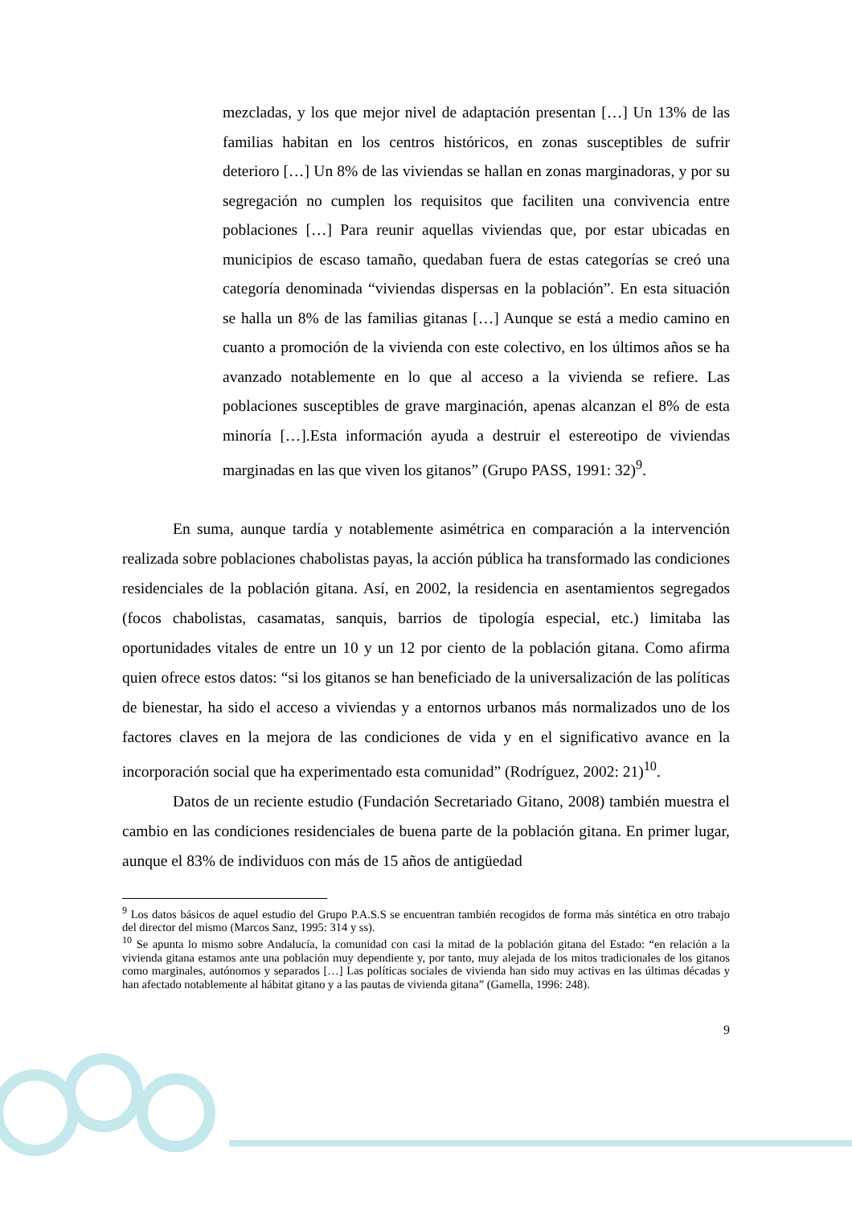mezcladas, y los que mejor nivel de adaptación presentan […] Un 13% de las familias habitan en los centros históricos, en zonas susceptibles de sufrir deterioro […] Un 8% de las viviendas se hallan en zonas marginadoras, y por su segregación no cumplen los requisitos que faciliten una convivencia entre poblaciones […] Para reunir aquellas viviendas que, por estar ubicadas en municipios de escaso tamaño, quedaban fuera de estas categorías se creó una categoría denominada “viviendas dispersas en la población”. En esta situación se halla un 8% de las familias gitanas […] Aunque se está a medio camino en cuanto a promoción de la vivienda con este colectivo, en los últimos años se ha avanzado notablemente en lo que al acceso a la vivienda se refiere. Las poblaciones susceptibles de grave marginación, apenas alcanzan el 8% de esta minoría […].Esta información ayuda a destruir el estereotipo de viviendas marginadas en las que viven los gitanos” (Grupo PASS, 1991: 32)<sup>9</sup>.
En suma, aunque tardía y notablemente asimétrica en comparación a la intervención realizada sobre poblaciones chabolistas payas, la acción pública ha transformado las condiciones residenciales de la población gitana. Así, en 2002, la residencia en asentamientos segregados (focos chabolistas, casamatas, sanquis, barrios de tipología especial, etc.) limitaba las oportunidades vitales de entre un 10 y un 12 por ciento de la población gitana. Como afirma quien ofrece estos datos: “si los gitanos se han beneficiado de la universalización de las políticas de bienestar, ha sido el acceso a viviendas y a entornos urbanos más normalizados uno de los factores claves en la mejora de las condiciones de vida y en el significativo avance en la incorporación social que ha experimentado esta comunidad” (Rodríguez, 2002: 21)<sup>10</sup>.
Datos de un reciente estudio (Fundación Secretariado Gitano, 2008) también muestra el cambio en las condiciones residenciales de buena parte de la población gitana. En primer lugar, aunque el 83% de individuos con más de 15 años de antigüedad
<sup>9</sup> Los datos básicos de aquel estudio del Grupo P.A.S.S se encuentran también recogidos de forma más sintética en otro trabajo del director del mismo (Marcos Sanz, 1995: 314 y ss).
<sup>10</sup> Se apunta lo mismo sobre Andalucía, la comunidad con casi la mitad de la población gitana del Estado: “en relación a la vivienda gitana estamos ante una población muy dependiente y, por tanto, muy alejada de los mitos tradicionales de los gitanos como marginales, autónomos y separados […] Las políticas sociales de vivienda han sido muy activas en las últimas décadas y han afectado notablemente al hábitat gitano y a las pautas de vivienda gitana” (Gamella, 1996: 248).
9